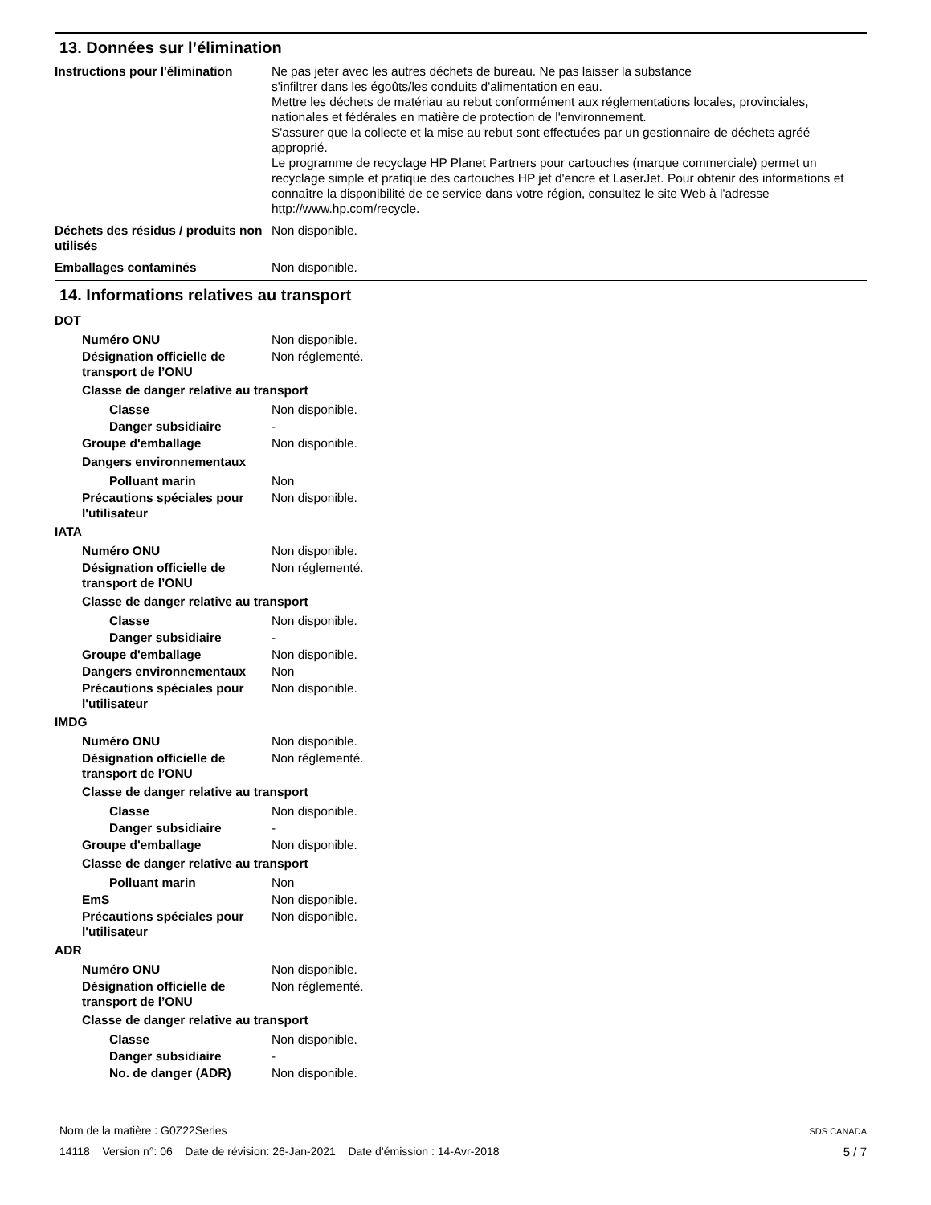13. Données sur l’élimination
Instructions pour l'élimination
Ne pas jeter avec les autres déchets de bureau. Ne pas laisser la substance
s'infiltrer dans les égoûts/les conduits d'alimentation en eau.
Mettre les déchets de matériau au rebut conformément aux réglementations locales, provinciales, nationales et fédérales en matière de protection de l'environnement.
S'assurer que la collecte et la mise au rebut sont effectuées par un gestionnaire de déchets agréé approprié.
Le programme de recyclage HP Planet Partners pour cartouches (marque commerciale) permet un recyclage simple et pratique des cartouches HP jet d'encre et LaserJet. Pour obtenir des informations et connaître la disponibilité de ce service dans votre région, consultez le site Web à l'adresse http://www.hp.com/recycle.
Déchets des résidus / produits non utilisés
Non disponible.
Emballages contaminés Non disponible.
14. Informations relatives au transport
DOT
Numéro ONU Non disponible.
Désignation officielle de transport de l’ONU
Non réglementé.
Classe de danger relative au transport
Classe Non disponible.
Danger subsidiaire -
Groupe d'emballage Non disponible.
Dangers environnementaux
Polluant marin Non
Précautions spéciales pour l'utilisateur
Non disponible.
IATA
Numéro ONU Non disponible.
Désignation officielle de transport de l’ONU
Non réglementé.
Classe de danger relative au transport
Classe Non disponible.
Danger subsidiaire -
Groupe d'emballage Non disponible.
Dangers environnementaux Non
Précautions spéciales pour l'utilisateur
Non disponible.
IMDG
Numéro ONU Non disponible.
Désignation officielle de transport de l’ONU
Non réglementé.
Classe de danger relative au transport
Classe Non disponible.
Danger subsidiaire -
Groupe d'emballage Non disponible.
Classe de danger relative au transport
Polluant marin Non
EmS Non disponible.
Précautions spéciales pour l'utilisateur
Non disponible.
ADR
Numéro ONU Non disponible.
Désignation officielle de transport de l’ONU
Non réglementé.
Classe de danger relative au transport
Classe Non disponible.
Danger subsidiaire -
No. de danger (ADR) Non disponible.
Nom de la matière : G0Z22Series
14118 Version n°: 06 Date de révision: 26-Jan-2021 Date d’émission : 14-Avr-2018
SDS CANADA
5 / 7